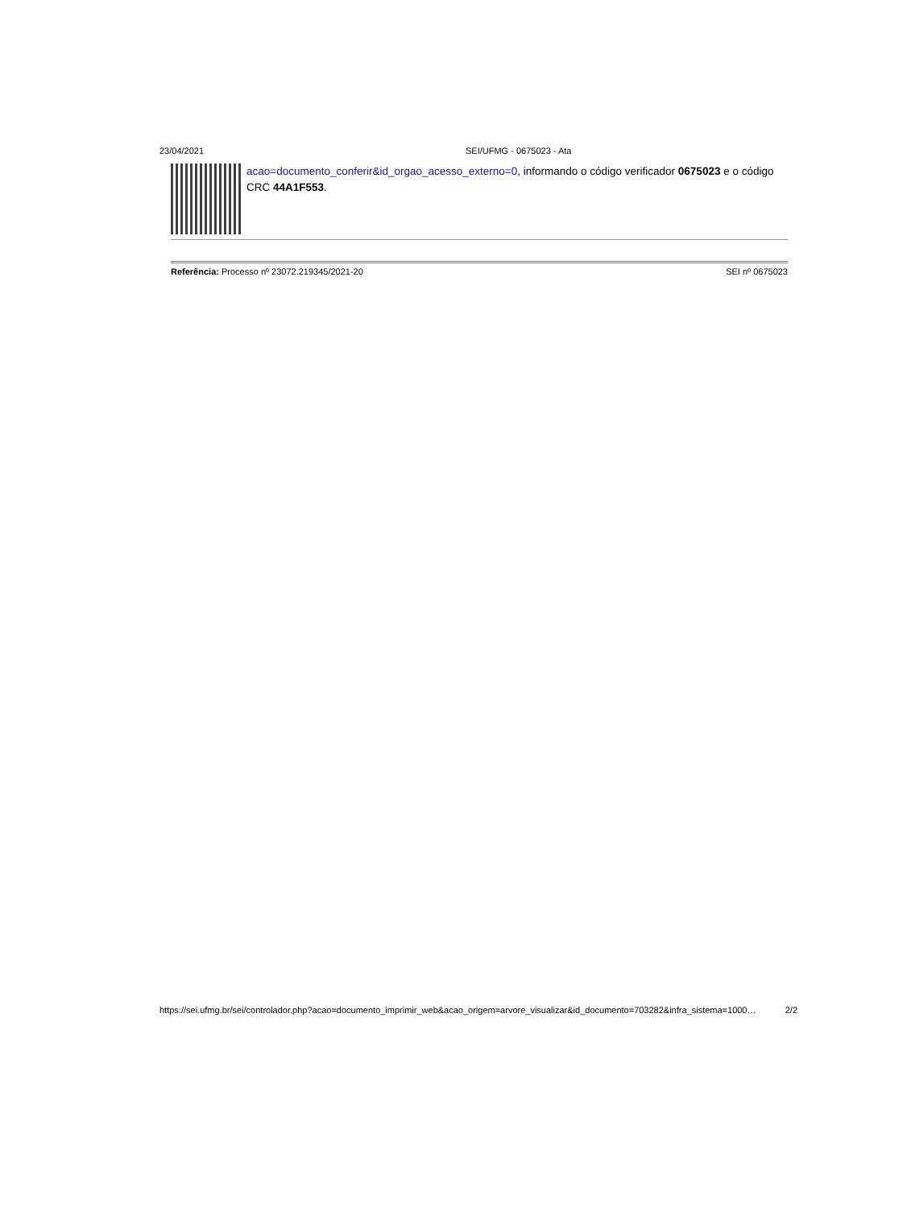23/04/2021 SEI/UFMG - 0675023 - Ata
acao=documento_conferir&id_orgao_acesso_externo=0, informando o código verificador 0675023 e o código CRC 44A1F553.
Referência: Processo nº 23072.219345/2021-20 SEI nº 0675023
https://sei.ufmg.br/sei/controlador.php?acao=documento_imprimir_web&acao_origem=arvore_visualizar&id_documento=703282&infra_sistema=1000… 2/2